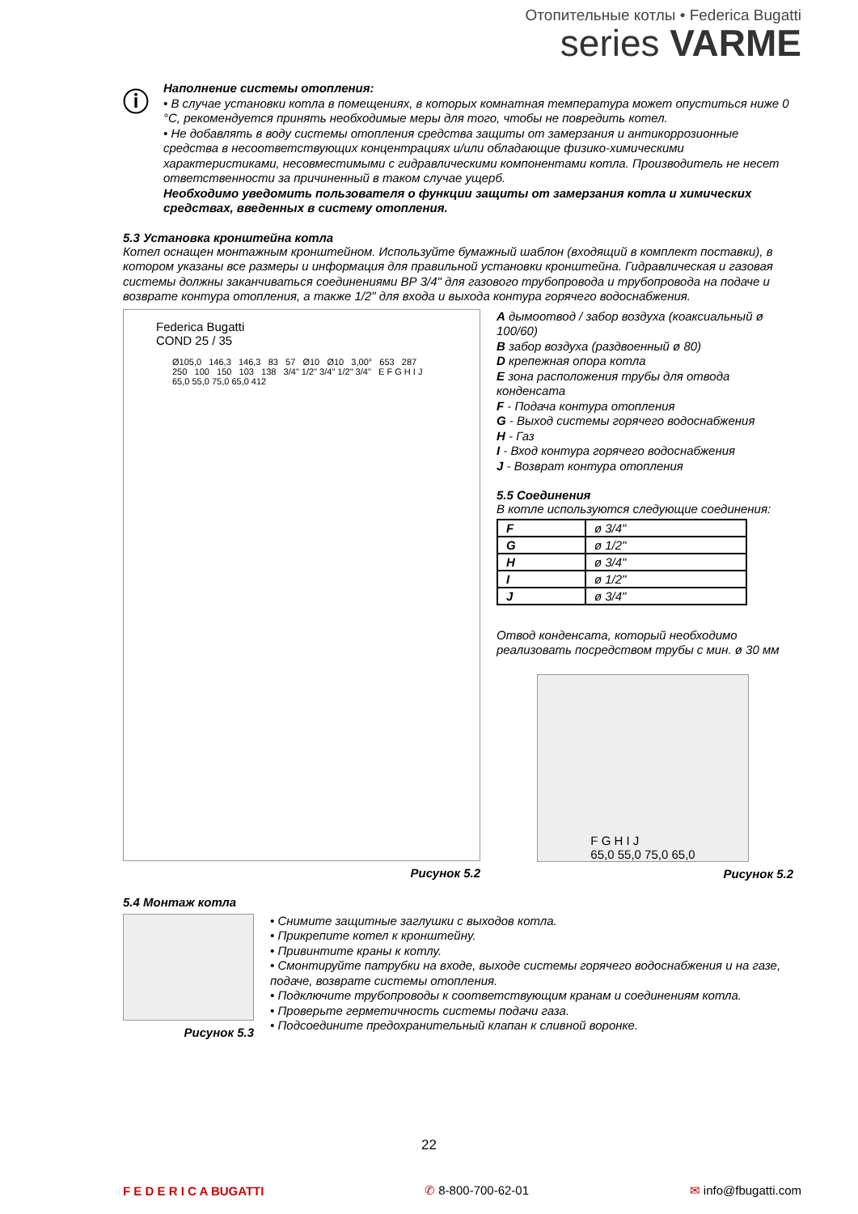Отопительные котлы • Federica Bugatti
series VARME
ⓘ
Наполнение системы отопления:
• В случае установки котла в помещениях, в которых комнатная температура может опуститься ниже 0 °C, рекомендуется принять необходимые меры для того, чтобы не повредить котел.
• Не добавлять в воду системы отопления средства защиты от замерзания и антикоррозионные средства в несоответствующих концентрациях и/или обладающие физико-химическими характеристиками, несовместимыми с гидравлическими компонентами котла. Производитель не несет ответственности за причиненный в таком случае ущерб.
Необходимо уведомить пользователя о функции защиты от замерзания котла и химических средствах, введенных в систему отопления.
5.3 Установка кронштейна котла
Котел оснащен монтажным кронштейном. Используйте бумажный шаблон (входящий в комплект поставки), в котором указаны все размеры и информация для правильной установки кронштейна. Гидравлическая и газовая системы должны заканчиваться соединениями ВР 3/4" для газового трубопровода и трубопровода на подаче и возврате контура отопления, а также 1/2" для входа и выхода контура горячего водоснабжения.
Federica Bugatti
COND 25 / 35
Ø105,0 146,3 146,3 83 57 Ø10 Ø10 3,00° 653 287 250 100 150 103 138 3/4" 1/2" 3/4" 1/2" 3/4" E F G H I J 65,0 55,0 75,0 65,0 412
Рисунок 5.2
A дымоотвод / забор воздуха (коаксиальный ø 100/60)
B забор воздуха (раздвоенный ø 80)
D крепежная опора котла
E зона расположения трубы для отвода конденсата
F - Подача контура отопления
G - Выход системы горячего водоснабжения
H - Газ
I - Вход контура горячего водоснабжения
J - Возврат контура отопления
5.5 Соединения
В котле используются следующие соединения:
| F | ø 3/4" |
| G | ø 1/2" |
| H | ø 3/4" |
| I | ø 1/2" |
| J | ø 3/4" |
Отвод конденсата, который необходимо реализовать посредством трубы с мин. ø 30 мм
F G H I J
65,0 55,0 75,0 65,0
Рисунок 5.2
5.4 Монтаж котла
Рисунок 5.3
• Снимите защитные заглушки с выходов котла.
• Прикрепите котел к кронштейну.
• Привинтите краны к котлу.
• Смонтируйте патрубки на входе, выходе системы горячего водоснабжения и на газе, подаче, возврате системы отопления.
• Подключите трубопроводы к соответствующим кранам и соединениям котла.
• Проверьте герметичность системы подачи газа.
• Подсоедините предохранительный клапан к сливной воронке.
22
F E D E R I C A BUGATTI ✆ 8-800-700-62-01 ✉ info@fbugatti.com